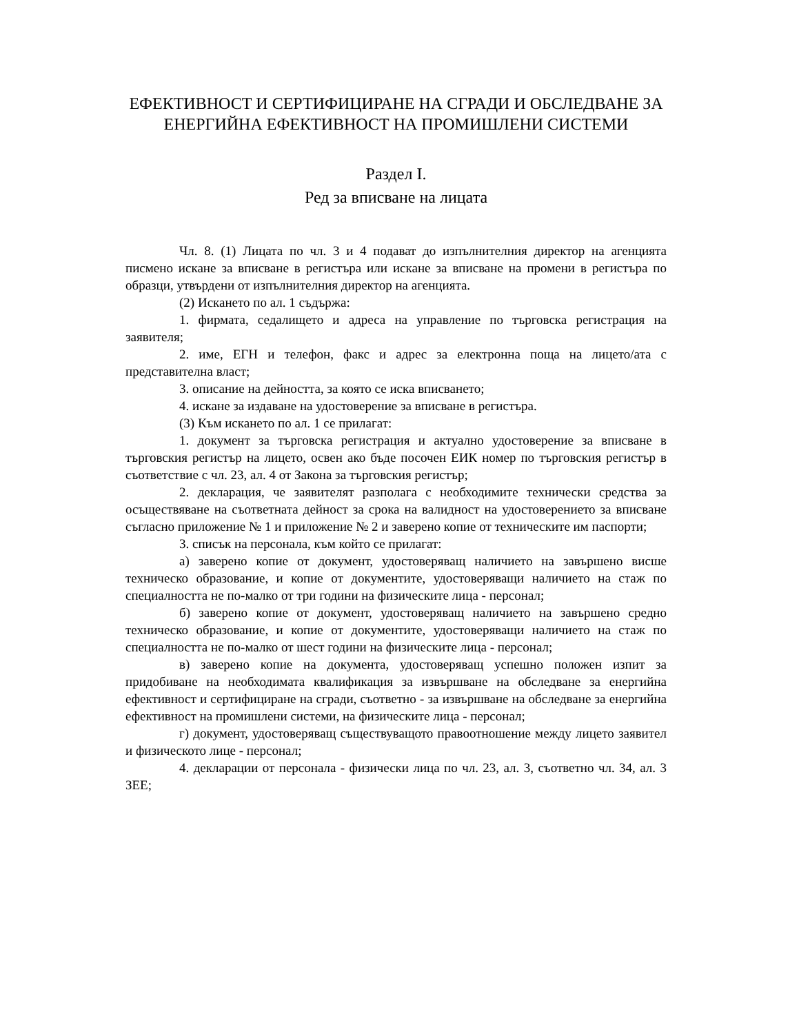ЕФЕКТИВНОСТ И СЕРТИФИЦИРАНЕ НА СГРАДИ И ОБСЛЕДВАНЕ ЗА ЕНЕРГИЙНА ЕФЕКТИВНОСТ НА ПРОМИШЛЕНИ СИСТЕМИ
Раздел I.
Ред за вписване на лицата
Чл. 8. (1) Лицата по чл. 3 и 4 подават до изпълнителния директор на агенцията писмено искане за вписване в регистъра или искане за вписване на промени в регистъра по образци, утвърдени от изпълнителния директор на агенцията.
(2) Искането по ал. 1 съдържа:
1. фирмата, седалището и адреса на управление по търговска регистрация на заявителя;
2. име, ЕГН и телефон, факс и адрес за електронна поща на лицето/ата с представителна власт;
3. описание на дейността, за която се иска вписването;
4. искане за издаване на удостоверение за вписване в регистъра.
(3) Към искането по ал. 1 се прилагат:
1. документ за търговска регистрация и актуално удостоверение за вписване в търговския регистър на лицето, освен ако бъде посочен ЕИК номер по търговския регистър в съответствие с чл. 23, ал. 4 от Закона за търговския регистър;
2. декларация, че заявителят разполага с необходимите технически средства за осъществяване на съответната дейност за срока на валидност на удостоверението за вписване съгласно приложение № 1 и приложение № 2 и заверено копие от техническите им паспорти;
3. списък на персонала, към който се прилагат:
а) заверено копие от документ, удостоверяващ наличието на завършено висше техническо образование, и копие от документите, удостоверяващи наличието на стаж по специалността не по-малко от три години на физическите лица - персонал;
б) заверено копие от документ, удостоверяващ наличието на завършено средно техническо образование, и копие от документите, удостоверяващи наличието на стаж по специалността не по-малко от шест години на физическите лица - персонал;
в) заверено копие на документа, удостоверяващ успешно положен изпит за придобиване на необходимата квалификация за извършване на обследване за енергийна ефективност и сертифициране на сгради, съответно - за извършване на обследване за енергийна ефективност на промишлени системи, на физическите лица - персонал;
г) документ, удостоверяващ съществуващото правоотношение между лицето заявител и физическото лице - персонал;
4. декларации от персонала - физически лица по чл. 23, ал. 3, съответно чл. 34, ал. 3 ЗЕЕ;